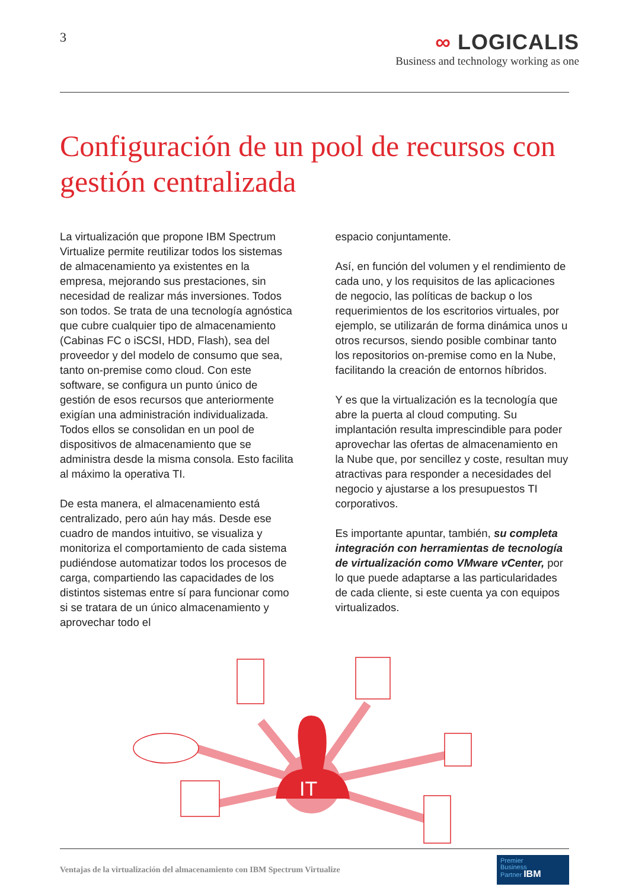3
∞ LOGICALIS
Business and technology working as one
Configuración de un pool de recursos con gestión centralizada
La virtualización que propone IBM Spectrum Virtualize permite reutilizar todos los sistemas de almacenamiento ya existentes en la empresa, mejorando sus prestaciones, sin necesidad de realizar más inversiones. Todos son todos. Se trata de una tecnología agnóstica que cubre cualquier tipo de almacenamiento (Cabinas FC o iSCSI, HDD, Flash), sea del proveedor y del modelo de consumo que sea, tanto on-premise como cloud. Con este software, se configura un punto único de gestión de esos recursos que anteriormente exigían una administración individualizada. Todos ellos se consolidan en un pool de dispositivos de almacenamiento que se administra desde la misma consola. Esto facilita al máximo la operativa TI.
De esta manera, el almacenamiento está centralizado, pero aún hay más. Desde ese cuadro de mandos intuitivo, se visualiza y monitoriza el comportamiento de cada sistema pudiéndose automatizar todos los procesos de carga, compartiendo las capacidades de los distintos sistemas entre sí para funcionar como si se tratara de un único almacenamiento y aprovechar todo el
espacio conjuntamente.
Así, en función del volumen y el rendimiento de cada uno, y los requisitos de las aplicaciones de negocio, las políticas de backup o los requerimientos de los escritorios virtuales, por ejemplo, se utilizarán de forma dinámica unos u otros recursos, siendo posible combinar tanto los repositorios on-premise como en la Nube, facilitando la creación de entornos híbridos.
Y es que la virtualización es la tecnología que abre la puerta al cloud computing. Su implantación resulta imprescindible para poder aprovechar las ofertas de almacenamiento en la Nube que, por sencillez y coste, resultan muy atractivas para responder a necesidades del negocio y ajustarse a los presupuestos TI corporativos.
Es importante apuntar, también, su completa integración con herramientas de tecnología de virtualización como VMware vCenter, por lo que puede adaptarse a las particularidades de cada cliente, si este cuenta ya con equipos virtualizados.
IT
Ventajas de la virtualización del almacenamiento con IBM Spectrum Virtualize
Premier
Business
Partner IBM